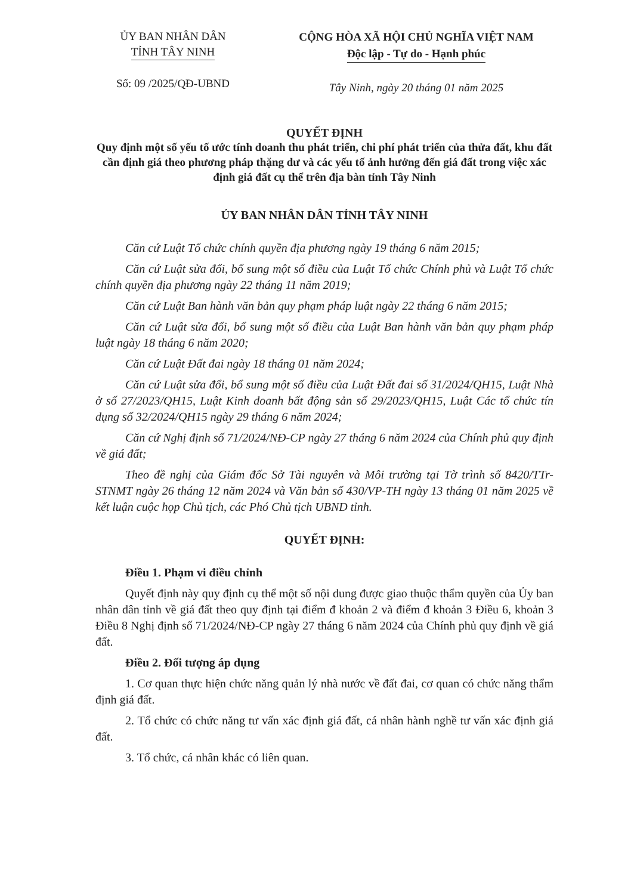ỦY BAN NHÂN DÂN
TỈNH TÂY NINH
Số: 09 /2025/QĐ-UBND
CỘNG HÒA XÃ HỘI CHỦ NGHĨA VIỆT NAM
Độc lập - Tự do - Hạnh phúc
Tây Ninh, ngày 20 tháng 01 năm 2025
QUYẾT ĐỊNH
Quy định một số yếu tố ước tính doanh thu phát triển, chi phí phát triển của thửa đất, khu đất cần định giá theo phương pháp thặng dư và các yếu tố ảnh hưởng đến giá đất trong việc xác định giá đất cụ thể trên địa bàn tỉnh Tây Ninh
ỦY BAN NHÂN DÂN TỈNH TÂY NINH
Căn cứ Luật Tổ chức chính quyền địa phương ngày 19 tháng 6 năm 2015;
Căn cứ Luật sửa đổi, bổ sung một số điều của Luật Tổ chức Chính phủ và Luật Tổ chức chính quyền địa phương ngày 22 tháng 11 năm 2019;
Căn cứ Luật Ban hành văn bản quy phạm pháp luật ngày 22 tháng 6 năm 2015;
Căn cứ Luật sửa đổi, bổ sung một số điều của Luật Ban hành văn bản quy phạm pháp luật ngày 18 tháng 6 năm 2020;
Căn cứ Luật Đất đai ngày 18 tháng 01 năm 2024;
Căn cứ Luật sửa đổi, bổ sung một số điều của Luật Đất đai số 31/2024/QH15, Luật Nhà ở số 27/2023/QH15, Luật Kinh doanh bất động sản số 29/2023/QH15, Luật Các tổ chức tín dụng số 32/2024/QH15 ngày 29 tháng 6 năm 2024;
Căn cứ Nghị định số 71/2024/NĐ-CP ngày 27 tháng 6 năm 2024 của Chính phủ quy định về giá đất;
Theo đề nghị của Giám đốc Sở Tài nguyên và Môi trường tại Tờ trình số 8420/TTr-STNMT ngày 26 tháng 12 năm 2024 và Văn bản số 430/VP-TH ngày 13 tháng 01 năm 2025 về kết luận cuộc họp Chủ tịch, các Phó Chủ tịch UBND tỉnh.
QUYẾT ĐỊNH:
Điều 1. Phạm vi điều chỉnh
Quyết định này quy định cụ thể một số nội dung được giao thuộc thẩm quyền của Ủy ban nhân dân tỉnh về giá đất theo quy định tại điểm đ khoản 2 và điểm đ khoản 3 Điều 6, khoản 3 Điều 8 Nghị định số 71/2024/NĐ-CP ngày 27 tháng 6 năm 2024 của Chính phủ quy định về giá đất.
Điều 2. Đối tượng áp dụng
1. Cơ quan thực hiện chức năng quản lý nhà nước về đất đai, cơ quan có chức năng thẩm định giá đất.
2. Tổ chức có chức năng tư vấn xác định giá đất, cá nhân hành nghề tư vấn xác định giá đất.
3. Tổ chức, cá nhân khác có liên quan.